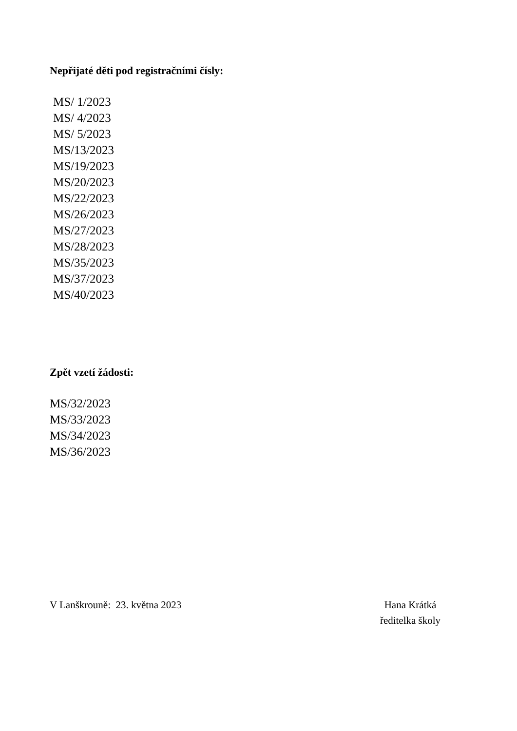Nepřijaté děti pod registračními čísly:
MS/ 1/2023
MS/ 4/2023
MS/ 5/2023
MS/13/2023
MS/19/2023
MS/20/2023
MS/22/2023
MS/26/2023
MS/27/2023
MS/28/2023
MS/35/2023
MS/37/2023
MS/40/2023
Zpět vzetí žádosti:
MS/32/2023
MS/33/2023
MS/34/2023
MS/36/2023
V Lanškrouně: 23. května 2023 Hana Krátká
ředitelka školy